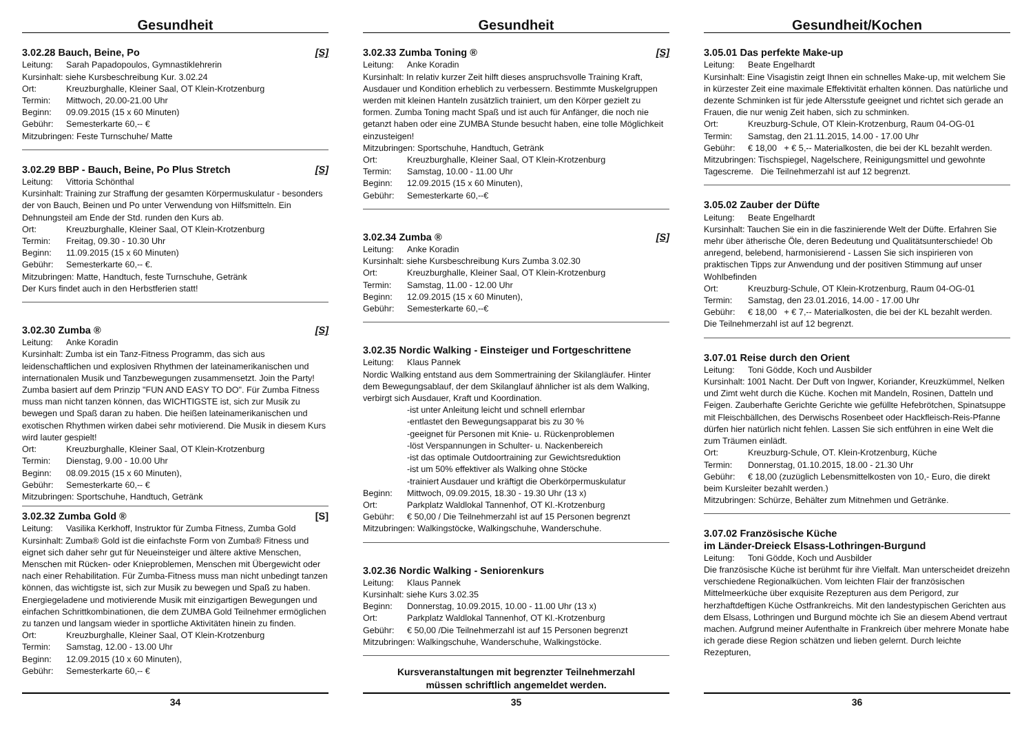Gesundheit
3.02.28 Bauch, Beine, Po [S]
Leitung: Sarah Papadopoulos, Gymnastiklehrerin
Kursinhalt: siehe Kursbeschreibung Kur. 3.02.24
Ort: Kreuzburghalle, Kleiner Saal, OT Klein-Krotzenburg
Termin: Mittwoch, 20.00-21.00 Uhr
Beginn: 09.09.2015 (15 x 60 Minuten)
Gebühr: Semesterkarte 60,-- €
Mitzubringen: Feste Turnschuhe/ Matte
3.02.29 BBP - Bauch, Beine, Po Plus Stretch [S]
Leitung: Vittoria Schönthal
Kursinhalt: Training zur Straffung der gesamten Körpermuskulatur - besonders der von Bauch, Beinen und Po unter Verwendung von Hilfsmitteln. Ein Dehnungsteil am Ende der Std. runden den Kurs ab.
Ort: Kreuzburghalle, Kleiner Saal, OT Klein-Krotzenburg
Termin: Freitag, 09.30 - 10.30 Uhr
Beginn: 11.09.2015 (15 x 60 Minuten)
Gebühr: Semesterkarte 60,-- €.
Mitzubringen: Matte, Handtuch, feste Turnschuhe, Getränk
Der Kurs findet auch in den Herbstferien statt!
3.02.30 Zumba ® [S]
Leitung: Anke Koradin
Kursinhalt: Zumba ist ein Tanz-Fitness Programm, das sich aus leidenschaftlichen und explosiven Rhythmen der lateinamerikanischen und internationalen Musik und Tanzbewegungen zusammensetzt. Join the Party! Zumba basiert auf dem Prinzip "FUN AND EASY TO DO". Für Zumba Fitness muss man nicht tanzen können, das WICHTIGSTE ist, sich zur Musik zu bewegen und Spaß daran zu haben. Die heißen lateinamerikanischen und exotischen Rhythmen wirken dabei sehr motivierend. Die Musik in diesem Kurs wird lauter gespielt!
Ort: Kreuzburghalle, Kleiner Saal, OT Klein-Krotzenburg
Termin: Dienstag, 9.00 - 10.00 Uhr
Beginn: 08.09.2015 (15 x 60 Minuten),
Gebühr: Semesterkarte 60,-- €
Mitzubringen: Sportschuhe, Handtuch, Getränk
3.02.32 Zumba Gold ® [S]
Leitung: Vasilika Kerkhoff, Instruktor für Zumba Fitness, Zumba Gold
Kursinhalt: Zumba® Gold ist die einfachste Form von Zumba® Fitness und eignet sich daher sehr gut für Neueinsteiger und ältere aktive Menschen, Menschen mit Rücken- oder Knieproblemen, Menschen mit Übergewicht oder nach einer Rehabilitation. Für Zumba-Fitness muss man nicht unbedingt tanzen können, das wichtigste ist, sich zur Musik zu bewegen und Spaß zu haben. Energiegeladene und motivierende Musik mit einzigartigen Bewegungen und einfachen Schrittkombinationen, die dem ZUMBA Gold Teilnehmer ermöglichen zu tanzen und langsam wieder in sportliche Aktivitäten hinein zu finden.
Ort: Kreuzburghalle, Kleiner Saal, OT Klein-Krotzenburg
Termin: Samstag, 12.00 - 13.00 Uhr
Beginn: 12.09.2015 (10 x 60 Minuten),
Gebühr: Semesterkarte 60,-- €
34
Gesundheit
3.02.33 Zumba Toning ® [S]
Leitung: Anke Koradin
Kursinhalt: In relativ kurzer Zeit hilft dieses anspruchsvolle Training Kraft, Ausdauer und Kondition erheblich zu verbessern. Bestimmte Muskelgruppen werden mit kleinen Hanteln zusätzlich trainiert, um den Körper gezielt zu formen. Zumba Toning macht Spaß und ist auch für Anfänger, die noch nie getanzt haben oder eine ZUMBA Stunde besucht haben, eine tolle Möglichkeit einzusteigen!
Mitzubringen: Sportschuhe, Handtuch, Getränk
Ort: Kreuzburghalle, Kleiner Saal, OT Klein-Krotzenburg
Termin: Samstag, 10.00 - 11.00 Uhr
Beginn: 12.09.2015 (15 x 60 Minuten),
Gebühr: Semesterkarte 60,--€
3.02.34 Zumba ® [S]
Leitung: Anke Koradin
Kursinhalt: siehe Kursbeschreibung Kurs Zumba 3.02.30
Ort: Kreuzburghalle, Kleiner Saal, OT Klein-Krotzenburg
Termin: Samstag, 11.00 - 12.00 Uhr
Beginn: 12.09.2015 (15 x 60 Minuten),
Gebühr: Semesterkarte 60,--€
3.02.35 Nordic Walking - Einsteiger und Fortgeschrittene
Leitung: Klaus Pannek
Nordic Walking entstand aus dem Sommertraining der Skilangläufer. Hinter dem Bewegungsablauf, der dem Skilanglauf ähnlicher ist als dem Walking, verbirgt sich Ausdauer, Kraft und Koordination.
-ist unter Anleitung leicht und schnell erlernbar
-entlastet den Bewegungsapparat bis zu 30 %
-geeignet für Personen mit Knie- u. Rückenproblemen
-löst Verspannungen in Schulter- u. Nackenbereich
-ist das optimale Outdoortraining zur Gewichtsreduktion
-ist um 50% effektiver als Walking ohne Stöcke
-trainiert Ausdauer und kräftigt die Oberkörpermuskulatur
Beginn: Mittwoch, 09.09.2015, 18.30 - 19.30 Uhr (13 x)
Ort: Parkplatz Waldlokal Tannenhof, OT Kl.-Krotzenburg
Gebühr: € 50,00 / Die Teilnehmerzahl ist auf 15 Personen begrenzt
Mitzubringen: Walkingstöcke, Walkingschuhe, Wanderschuhe.
3.02.36 Nordic Walking - Seniorenkurs
Leitung: Klaus Pannek
Kursinhalt: siehe Kurs 3.02.35
Beginn: Donnerstag, 10.09.2015, 10.00 - 11.00 Uhr (13 x)
Ort: Parkplatz Waldlokal Tannenhof, OT Kl.-Krotzenburg
Gebühr: € 50,00 /Die Teilnehmerzahl ist auf 15 Personen begrenzt
Mitzubringen: Walkingschuhe, Wanderschuhe, Walkingstöcke.
Kursveranstaltungen mit begrenzter Teilnehmerzahl
müssen schriftlich angemeldet werden.
35
Gesundheit/Kochen
3.05.01 Das perfekte Make-up
Leitung: Beate Engelhardt
Kursinhalt: Eine Visagistin zeigt Ihnen ein schnelles Make-up, mit welchem Sie in kürzester Zeit eine maximale Effektivität erhalten können. Das natürliche und dezente Schminken ist für jede Altersstufe geeignet und richtet sich gerade an Frauen, die nur wenig Zeit haben, sich zu schminken.
Ort: Kreuzburg-Schule, OT Klein-Krotzenburg, Raum 04-OG-01
Termin: Samstag, den 21.11.2015, 14.00 - 17.00 Uhr
Gebühr: € 18,00 + € 5,-- Materialkosten, die bei der KL bezahlt werden.
Mitzubringen: Tischspiegel, Nagelschere, Reinigungsmittel und gewohnte Tagescreme. Die Teilnehmerzahl ist auf 12 begrenzt.
3.05.02 Zauber der Düfte
Leitung: Beate Engelhardt
Kursinhalt: Tauchen Sie ein in die faszinierende Welt der Düfte. Erfahren Sie mehr über ätherische Öle, deren Bedeutung und Qualitätsunterschiede! Ob anregend, belebend, harmonisierend - Lassen Sie sich inspirieren von praktischen Tipps zur Anwendung und der positiven Stimmung auf unser Wohlbefinden
Ort: Kreuzburg-Schule, OT Klein-Krotzenburg, Raum 04-OG-01
Termin: Samstag, den 23.01.2016, 14.00 - 17.00 Uhr
Gebühr: € 18,00 + € 7,-- Materialkosten, die bei der KL bezahlt werden. Die Teilnehmerzahl ist auf 12 begrenzt.
3.07.01 Reise durch den Orient
Leitung: Toni Gödde, Koch und Ausbilder
Kursinhalt: 1001 Nacht. Der Duft von Ingwer, Koriander, Kreuzkümmel, Nelken und Zimt weht durch die Küche. Kochen mit Mandeln, Rosinen, Datteln und Feigen. Zauberhafte Gerichte Gerichte wie gefüllte Hefebrötchen, Spinatsuppe mit Fleischbällchen, des Derwischs Rosenbeet oder Hackfleisch-Reis-Pfanne dürfen hier natürlich nicht fehlen. Lassen Sie sich entführen in eine Welt die zum Träumen einlädt.
Ort: Kreuzburg-Schule, OT. Klein-Krotzenburg, Küche
Termin: Donnerstag, 01.10.2015, 18.00 - 21.30 Uhr
Gebühr: € 18,00 (zuzüglich Lebensmittelkosten von 10,- Euro, die direkt beim Kursleiter bezahlt werden.)
Mitzubringen: Schürze, Behälter zum Mitnehmen und Getränke.
3.07.02 Französische Küche
im Länder-Dreieck Elsass-Lothringen-Burgund
Leitung: Toni Gödde, Koch und Ausbilder
Die französische Küche ist berühmt für ihre Vielfalt. Man unterscheidet dreizehn verschiedene Regionalküchen. Vom leichten Flair der französischen Mittelmeerküche über exquisite Rezepturen aus dem Perigord, zur herzhaftdeftigen Küche Ostfrankreichs. Mit den landestypischen Gerichten aus dem Elsass, Lothringen und Burgund möchte ich Sie an diesem Abend vertraut machen. Aufgrund meiner Aufenthalte in Frankreich über mehrere Monate habe ich gerade diese Region schätzen und lieben gelernt. Durch leichte Rezepturen,
36